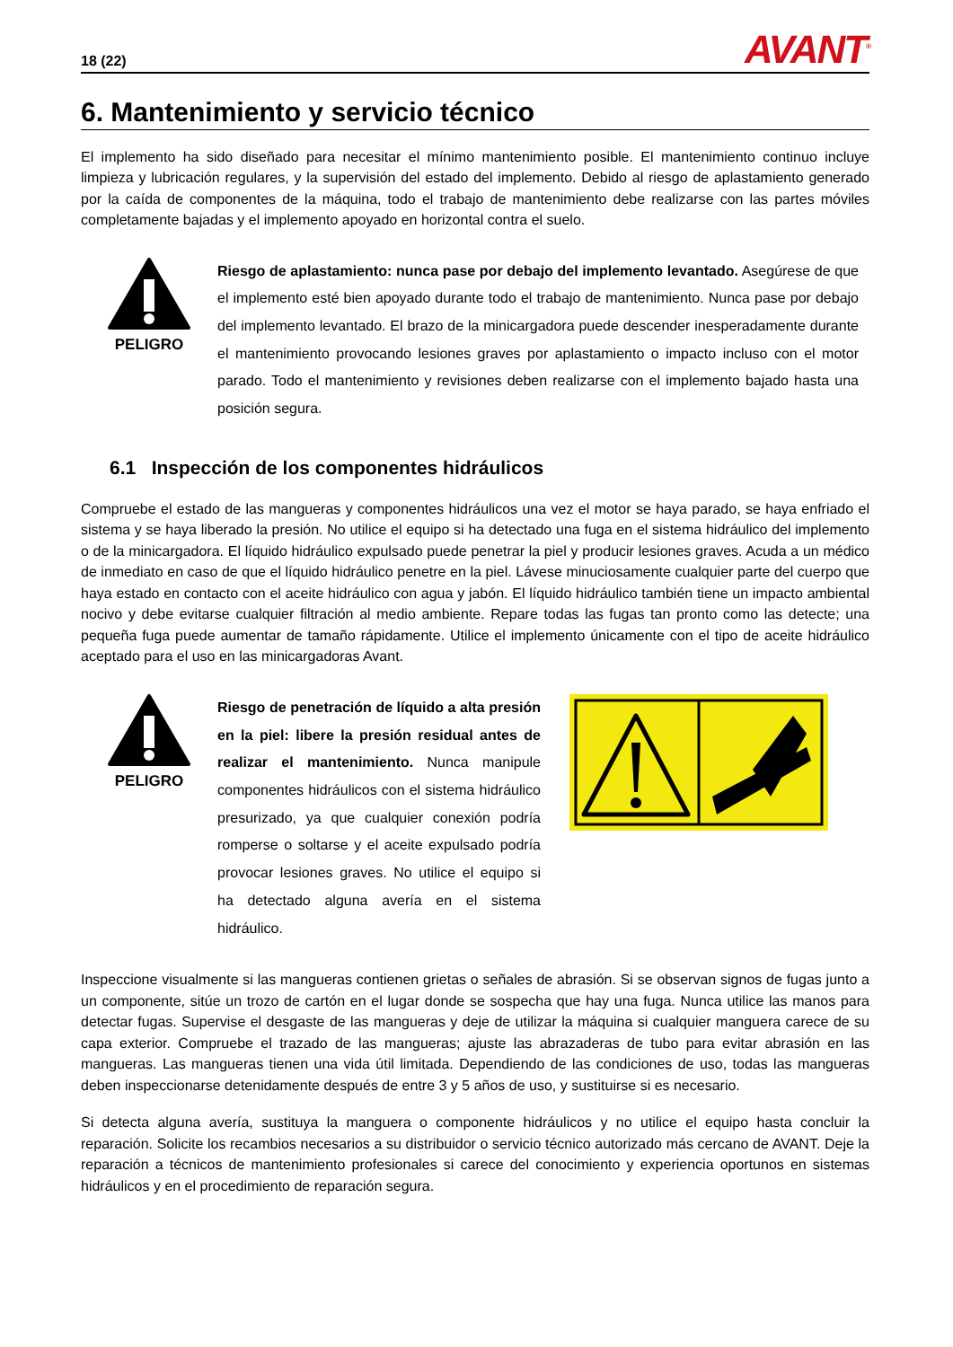18 (22) AVANT<sup>®</sup>
6. Mantenimiento y servicio técnico
El implemento ha sido diseñado para necesitar el mínimo mantenimiento posible. El mantenimiento continuo incluye limpieza y lubricación regulares, y la supervisión del estado del implemento. Debido al riesgo de aplastamiento generado por la caída de componentes de la máquina, todo el trabajo de mantenimiento debe realizarse con las partes móviles completamente bajadas y el implemento apoyado en horizontal contra el suelo.
PELIGRO
Riesgo de aplastamiento: nunca pase por debajo del implemento levantado. Asegúrese de que el implemento esté bien apoyado durante todo el trabajo de mantenimiento. Nunca pase por debajo del implemento levantado. El brazo de la minicargadora puede descender inesperadamente durante el mantenimiento provocando lesiones graves por aplastamiento o impacto incluso con el motor parado. Todo el mantenimiento y revisiones deben realizarse con el implemento bajado hasta una posición segura.
6.1 Inspección de los componentes hidráulicos
Compruebe el estado de las mangueras y componentes hidráulicos una vez el motor se haya parado, se haya enfriado el sistema y se haya liberado la presión. No utilice el equipo si ha detectado una fuga en el sistema hidráulico del implemento o de la minicargadora. El líquido hidráulico expulsado puede penetrar la piel y producir lesiones graves. Acuda a un médico de inmediato en caso de que el líquido hidráulico penetre en la piel. Lávese minuciosamente cualquier parte del cuerpo que haya estado en contacto con el aceite hidráulico con agua y jabón. El líquido hidráulico también tiene un impacto ambiental nocivo y debe evitarse cualquier filtración al medio ambiente. Repare todas las fugas tan pronto como las detecte; una pequeña fuga puede aumentar de tamaño rápidamente. Utilice el implemento únicamente con el tipo de aceite hidráulico aceptado para el uso en las minicargadoras Avant.
PELIGRO
Riesgo de penetración de líquido a alta presión en la piel: libere la presión residual antes de realizar el mantenimiento. Nunca manipule componentes hidráulicos con el sistema hidráulico presurizado, ya que cualquier conexión podría romperse o soltarse y el aceite expulsado podría provocar lesiones graves. No utilice el equipo si ha detectado alguna avería en el sistema hidráulico.
Inspeccione visualmente si las mangueras contienen grietas o señales de abrasión. Si se observan signos de fugas junto a un componente, sitúe un trozo de cartón en el lugar donde se sospecha que hay una fuga. Nunca utilice las manos para detectar fugas. Supervise el desgaste de las mangueras y deje de utilizar la máquina si cualquier manguera carece de su capa exterior. Compruebe el trazado de las mangueras; ajuste las abrazaderas de tubo para evitar abrasión en las mangueras. Las mangueras tienen una vida útil limitada. Dependiendo de las condiciones de uso, todas las mangueras deben inspeccionarse detenidamente después de entre 3 y 5 años de uso, y sustituirse si es necesario.
Si detecta alguna avería, sustituya la manguera o componente hidráulicos y no utilice el equipo hasta concluir la reparación. Solicite los recambios necesarios a su distribuidor o servicio técnico autorizado más cercano de AVANT. Deje la reparación a técnicos de mantenimiento profesionales si carece del conocimiento y experiencia oportunos en sistemas hidráulicos y en el procedimiento de reparación segura.